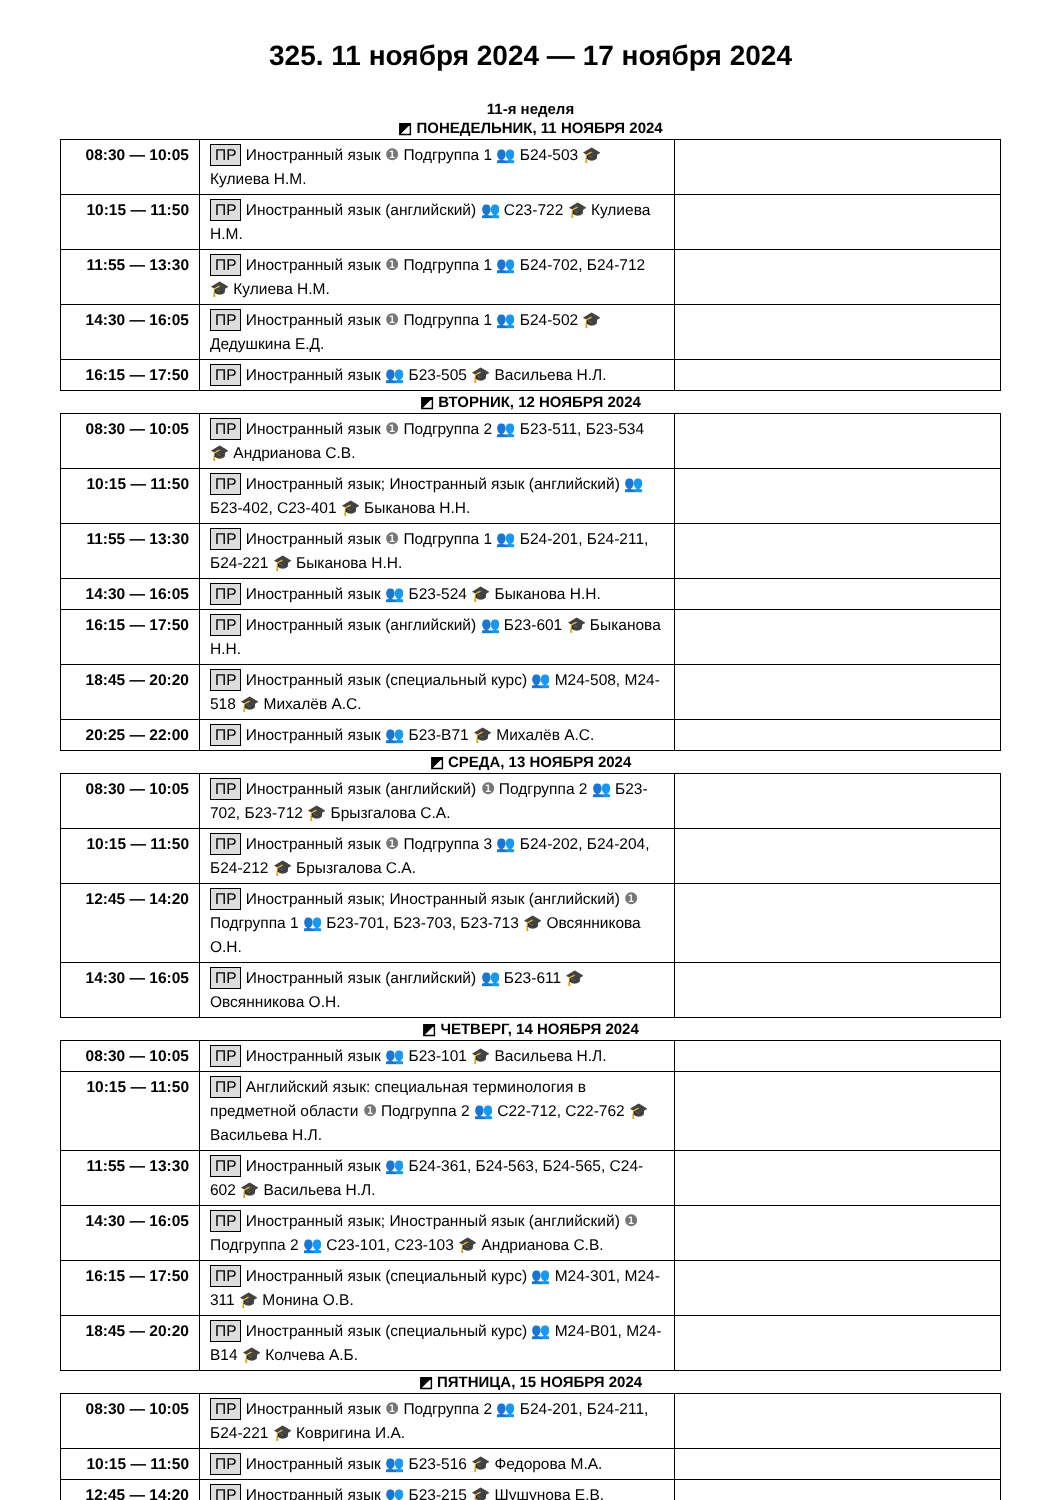325. 11 ноября 2024 — 17 ноября 2024
11-я неделя
◩ ПОНЕДЕЛЬНИК, 11 НОЯБРЯ 2024
| 08:30 — 10:05 | ПР Иностранный язык ❶ Подгруппа 1 👥 Б24-503 🎓 Кулиева Н.М. | |
| 10:15 — 11:50 | ПР Иностранный язык (английский) 👥 С23-722 🎓 Кулиева Н.М. | |
| 11:55 — 13:30 | ПР Иностранный язык ❶ Подгруппа 1 👥 Б24-702, Б24-712 🎓 Кулиева Н.М. | |
| 14:30 — 16:05 | ПР Иностранный язык ❶ Подгруппа 1 👥 Б24-502 🎓 Дедушкина Е.Д. | |
| 16:15 — 17:50 | ПР Иностранный язык 👥 Б23-505 🎓 Васильева Н.Л. | |
◩ ВТОРНИК, 12 НОЯБРЯ 2024
| 08:30 — 10:05 | ПР Иностранный язык ❶ Подгруппа 2 👥 Б23-511, Б23-534 🎓 Андрианова С.В. | |
| 10:15 — 11:50 | ПР Иностранный язык; Иностранный язык (английский) 👥 Б23-402, С23-401 🎓 Быканова Н.Н. | |
| 11:55 — 13:30 | ПР Иностранный язык ❶ Подгруппа 1 👥 Б24-201, Б24-211, Б24-221 🎓 Быканова Н.Н. | |
| 14:30 — 16:05 | ПР Иностранный язык 👥 Б23-524 🎓 Быканова Н.Н. | |
| 16:15 — 17:50 | ПР Иностранный язык (английский) 👥 Б23-601 🎓 Быканова Н.Н. | |
| 18:45 — 20:20 | ПР Иностранный язык (специальный курс) 👥 М24-508, М24-518 🎓 Михалёв А.С. | |
| 20:25 — 22:00 | ПР Иностранный язык 👥 Б23-В71 🎓 Михалёв А.С. | |
◩ СРЕДА, 13 НОЯБРЯ 2024
| 08:30 — 10:05 | ПР Иностранный язык (английский) ❶ Подгруппа 2 👥 Б23-702, Б23-712 🎓 Брызгалова С.А. | |
| 10:15 — 11:50 | ПР Иностранный язык ❶ Подгруппа 3 👥 Б24-202, Б24-204, Б24-212 🎓 Брызгалова С.А. | |
| 12:45 — 14:20 | ПР Иностранный язык; Иностранный язык (английский) ❶ Подгруппа 1 👥 Б23-701, Б23-703, Б23-713 🎓 Овсянникова О.Н. | |
| 14:30 — 16:05 | ПР Иностранный язык (английский) 👥 Б23-611 🎓 Овсянникова О.Н. | |
◩ ЧЕТВЕРГ, 14 НОЯБРЯ 2024
| 08:30 — 10:05 | ПР Иностранный язык 👥 Б23-101 🎓 Васильева Н.Л. | |
| 10:15 — 11:50 | ПР Английский язык: специальная терминология в предметной области ❶ Подгруппа 2 👥 С22-712, С22-762 🎓 Васильева Н.Л. | |
| 11:55 — 13:30 | ПР Иностранный язык 👥 Б24-361, Б24-563, Б24-565, С24-602 🎓 Васильева Н.Л. | |
| 14:30 — 16:05 | ПР Иностранный язык; Иностранный язык (английский) ❶ Подгруппа 2 👥 С23-101, С23-103 🎓 Андрианова С.В. | |
| 16:15 — 17:50 | ПР Иностранный язык (специальный курс) 👥 М24-301, М24-311 🎓 Монина О.В. | |
| 18:45 — 20:20 | ПР Иностранный язык (специальный курс) 👥 М24-В01, М24-В14 🎓 Колчева А.Б. | |
◩ ПЯТНИЦА, 15 НОЯБРЯ 2024
| 08:30 — 10:05 | ПР Иностранный язык ❶ Подгруппа 2 👥 Б24-201, Б24-211, Б24-221 🎓 Ковригина И.А. | |
| 10:15 — 11:50 | ПР Иностранный язык 👥 Б23-516 🎓 Федорова М.А. | |
| 12:45 — 14:20 | ПР Иностранный язык 👥 Б23-215 🎓 Шушунова Е.В. | |